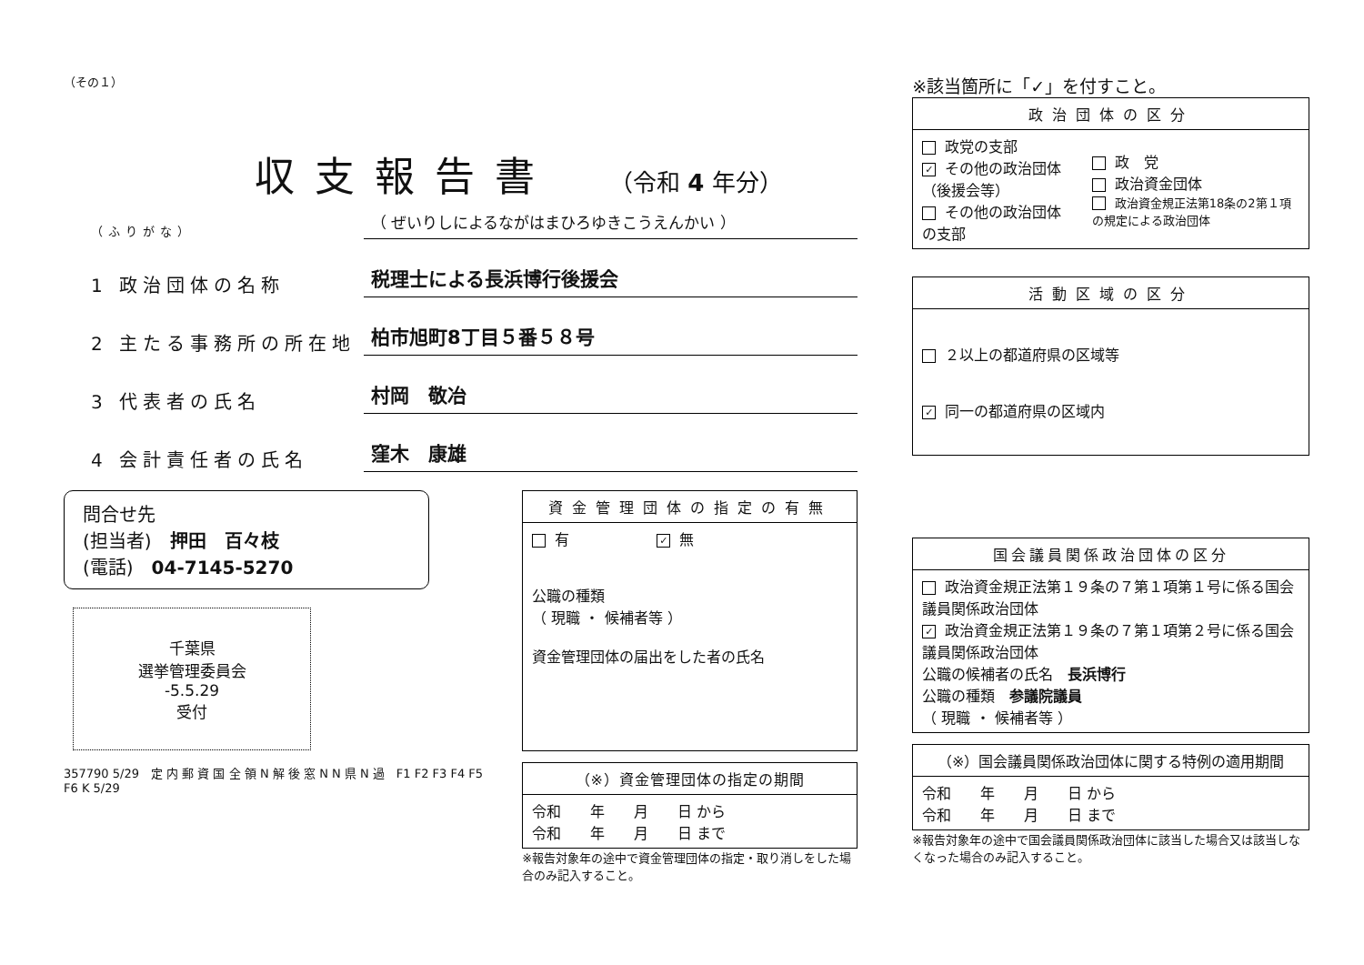（その１）
収支報告書
（令和 4 年分）
（ふりがな） （ ぜいりしによるながはまひろゆきこうえんかい ）
1 政治団体の名称 税理士による長浜博行後援会
2 主たる事務所の所在地 柏市旭町8丁目５番５８号
3 代表者の氏名 村岡　敬冶
4 会計責任者の氏名 窪木　康雄
問合せ先
(担当者)　押田　百々枝
(電話)　04-7145-5270
千葉県
選挙管理委員会
-5.5.29
受付
357790 5/29　定 内 郵 資 国 全 領 N 解 後 窓 N N 県 N 過　F1 F2 F3 F4 F5 F6 K 5/29
| 資金管理団体の指定の有無 |
| --- |
| 有 ✓ 無 公職の種類 （ 現職 ・ 候補者等 ） 資金管理団体の届出をした者の氏名 |
| （※）資金管理団体の指定の期間 |
| --- |
| 令和 年 月 日 から 令和 年 月 日 まで |
※報告対象年の途中で資金管理団体の指定・取り消しをした場合のみ記入すること。
※該当箇所に「✓」を付すこと。
| 政治団体の区分 | |
| --- | --- |
| 政党の支部 ✓ その他の政治団体（後援会等） その他の政治団体の支部 | 政 党 政治資金団体 政治資金規正法第18条の2第１項の規定による政治団体 |
| 活動区域の区分 |
| --- |
| ２以上の都道府県の区域等 ✓ 同一の都道府県の区域内 |
| 国会議員関係政治団体の区分 |
| --- |
| 政治資金規正法第１９条の７第１項第１号に係る国会議員関係政治団体 ✓ 政治資金規正法第１９条の７第１項第２号に係る国会議員関係政治団体 公職の候補者の氏名 長浜博行 公職の種類 参議院議員 （ 現職 ・ 候補者等 ） |
| （※）国会議員関係政治団体に関する特例の適用期間 |
| --- |
| 令和 年 月 日 から 令和 年 月 日 まで |
※報告対象年の途中で国会議員関係政治団体に該当した場合又は該当しなくなった場合のみ記入すること。